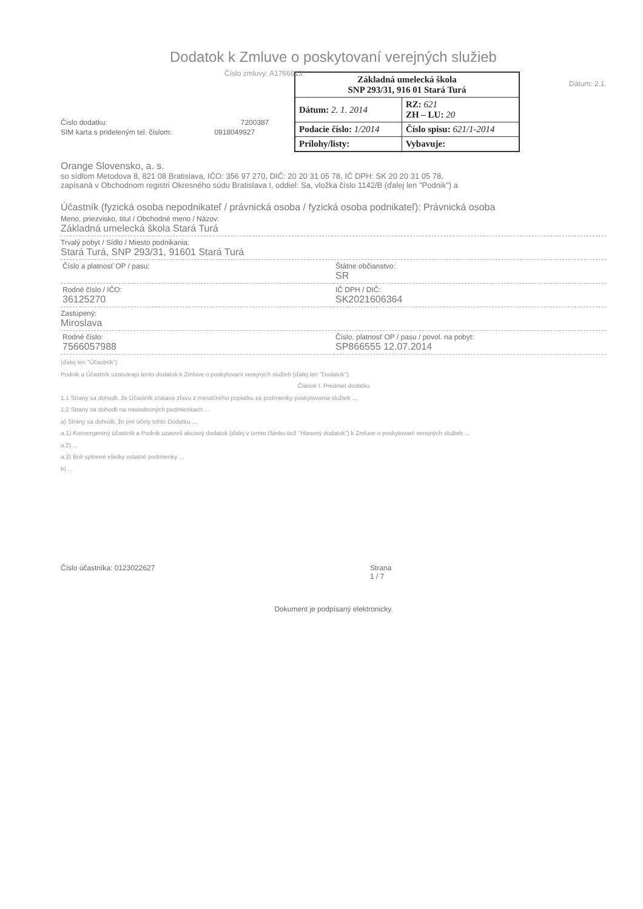Dodatok k Zmluve o poskytovaní verejných služieb
Číslo zmluvy: A1766613
| Základná umelecká škola SNP 293/31, 916 01 Stará Turá | |
| Dátum: 2. 1. 2014 | RZ: 621 ZH – LU: 20 |
| Podacie číslo: 1/2014 | Číslo spisu: 621/1-2014 |
| Prílohy/listy: | Vybavuje: |
Dátum: 2.1.
Číslo dodatku: 7200387
SIM karta s prideleným tel. číslom: 0918049927
Orange Slovensko, a. s.
so sídlom Metodova 8, 821 08 Bratislava, IČO: 356 97 270, DIČ: 20 20 31 05 78, IČ DPH: SK 20 20 31 05 78,
zapísaná v Obchodnom registri Okresného súdu Bratislava I, oddiel: Sa, vložka číslo 1142/B (ďalej len "Podnik") a
Účastník (fyzická osoba nepodnikateľ / právnická osoba / fyzická osoba podnikateľ): Právnická osoba
Meno, priezvisko, titul / Obchodné meno / Názov:
Základná umelecká škola Stará Turá
Trvalý pobyt / Sídlo / Miesto podnikania:
Stará Turá, SNP 293/31, 91601 Stará Turá
Číslo a platnosť OP / pasu: Štátne občianstvo:
SR
Rodné číslo / IČO:
36125270
IČ DPH / DIČ:
SK2021606364
Zastúpený:
Miroslava
Rodné číslo:
7566057988
Číslo, platnosť OP / pasu / povol. na pobyt:
SP866555 12.07.2014
(ďalej len "Účastník")
Podnik a Účastník uzatvárajú tento dodatok k Zmluve o poskytovaní verejných služieb (ďalej len "Dodatok").
Článok I. Predmet dodatku
1.1 Strany sa dohodli, že Účastník získava zľavu z mesačného poplatku za podmienky poskytovania služieb ...
1.2 Strany sa dohodli na nasledovných podmienkach ...
a) Strany sa dohodli, že pre účely tohto Dodatku ...
a.1) Konvergentný účastník a Podnik uzavreli akciový dodatok (ďalej v tomto článku tiež "Hlasový dodatok") k Zmluve o poskytovaní verejných služieb ...
a.2) ...
a.3) Boli splnené všetky ostatné podmienky ...
b) ...
Číslo účastníka: 0123022627 Strana
1 / 7
Dokument je podpísaný elektronicky.